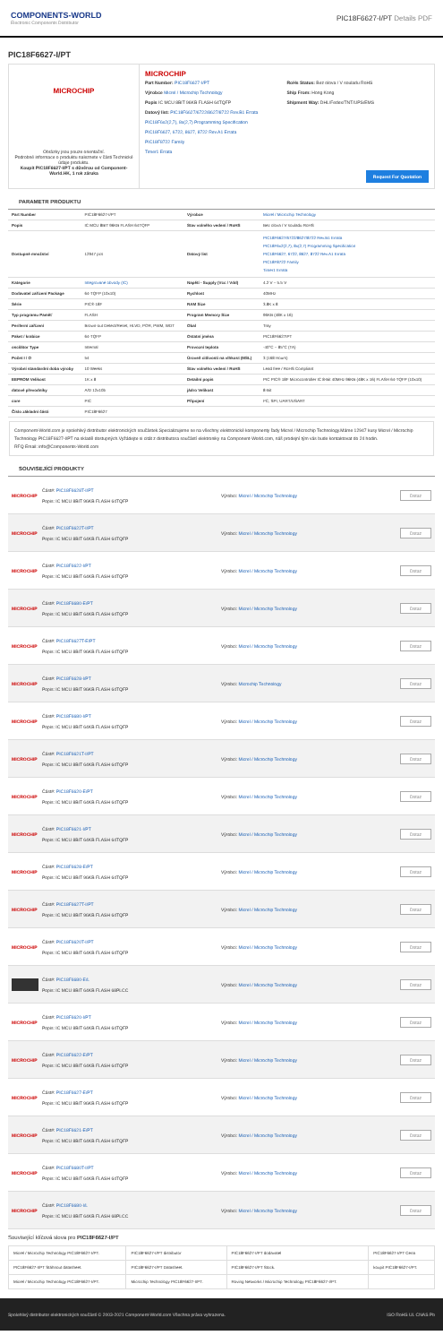COMPONENTS-WORLD
Electronic Components Distributor
PIC18F6627-I/PT Details PDF
PIC18F6627-I/PT
MICROCHIP
Obrázky jsou pouze orientační.
Podrobné informace o produktu naleznete v části Technické údaje produktu.
Koupit PIC18F6627-I/PT s důvěrou od Component-World.HK, 1 rok záruka
MICROCHIP
Part Number: PIC18F6627-I/PT
Výrobce Micrel / Microchip Technology
Popis IC MCU 8BIT 96KB FLASH 64TQFP
Datový list: PIC18F6627/6722/8627/8722 Rev.B1 Errata
PIC18F6x2(2,7), 8x(2,7) Programming Specification
PIC18F6627, 6722, 8627, 8722 Rev.A1 Errata
PIC18F8722 Family
Timer1 Errata
RoHs Status: Bez olova / V souladu RoHS
Ship From: Hong Kong
Shipment Way: DHL/Fedex/TNT/UPS/EMS
Request For Quotation
PARAMETR PRODUKTU
| Part Number | PIC18F6627-I/PT | Výrobce | Micrel / Microchip Technology |
| Popis | IC MCU 8BIT 96KB FLASH 64TQFP | Stav volného vedení / RoHS | Bez olova / V souladu RoHS |
| Dostupné množství | 12947 pcs | Datový list | PIC18F6627/6722/8627/8722 Rev.B1 Errata PIC18F6x2(2,7), 8x(2,7) Programming Specification PIC18F6627, 6722, 8627, 8722 Rev.A1 Errata PIC18F8722 Family Timer1 Errata |
| Kategorie | Integrované obvody (IC) | Napětí - Supply (Vcc / Vdd) | 4.2 V ~ 5.5 V |
| Dodavatel zařízení Package | 64-TQFP (10x10) | Rychlost | 40MHz |
| Série | PIC® 18F | RAM Size | 3.8K x 8 |
| Typ programu Paměť | FLASH | Program Memory Size | 96KB (48K x 16) |
| Periferní zařízení | Brown-out Detect/Reset, HLVD, POR, PWM, WDT | Obal | Tray |
| Paket / krabice | 64-TQFP | Ostatní jména | PIC18F6627IPT |
| oscilátor Type | Internal | Provozní teplota | -40°C ~ 85°C (TA) |
| Počet I / O | 54 | Úroveň citlivosti na vlhkost (MSL) | 3 (168 Hours) |
| Výrobní standardní doba výroby | 10 Weeks | Stav volného vedení / RoHS | Lead free / RoHS Compliant |
| EEPROM Velikost | 1K x 8 | Detailní popis | PIC PIC® 18F Microcontroller IC 8-Bit 40MHz 96KB (48K x 16) FLASH 64-TQFP (10x10) |
| datové převodníky | A/D 12x10b | jádro Velikost | 8-Bit |
| core | PIC | Připojení | I²C, SPI, UART/USART |
| Číslo základní části | PIC18F6627 | | |
Component-World.com je spolehlivý distributor elektronických součástek.Specializujeme se na všechny elektronické komponenty řady Micrel / Microchip Technology.Máme 12947 kusy Micrel / Microchip Technology PIC18F6627-I/PT na skladě dostupných.Vyžádejte si citát z distributora součástí elektroniky na Component-World.com, náš prodejní tým vás bude kontaktovat do 24 hodin.
RFQ Email: info@Components-World.com
SOUVISEJÍCÍ PRODUKTY
MICROCHIP
Část#: PIC18F6628T-I/PT
Popis: IC MCU 8BIT 96KB FLASH 64TQFP
Výrobci: Micrel / Microchip Technology
Dotaz
MICROCHIP
Část#: PIC18F6622T-I/PT
Popis: IC MCU 8BIT 64KB FLASH 64TQFP
Výrobci: Micrel / Microchip Technology
Dotaz
MICROCHIP
Část#: PIC18F6622-I/PT
Popis: IC MCU 8BIT 64KB FLASH 64TQFP
Výrobci: Micrel / Microchip Technology
Dotaz
MICROCHIP
Část#: PIC18F6680-E/PT
Popis: IC MCU 8BIT 64KB FLASH 64TQFP
Výrobci: Micrel / Microchip Technology
Dotaz
MICROCHIP
Část#: PIC18F6627T-E/PT
Popis: IC MCU 8BIT 96KB FLASH 64TQFP
Výrobci: Micrel / Microchip Technology
Dotaz
MICROCHIP
Část#: PIC18F6628-I/PT
Popis: IC MCU 8BIT 96KB FLASH 64TQFP
Výrobci: Microchip Technology Dotaz
MICROCHIP
Část#: PIC18F6680-I/PT
Popis: IC MCU 8BIT 64KB FLASH 64TQFP
Výrobci: Micrel / Microchip Technology
Dotaz
MICROCHIP
Část#: PIC18F6621T-I/PT
Popis: IC MCU 8BIT 64KB FLASH 64TQFP
Výrobci: Micrel / Microchip Technology
Dotaz
MICROCHIP
Část#: PIC18F6620-E/PT
Popis: IC MCU 8BIT 64KB FLASH 64TQFP
Výrobci: Micrel / Microchip Technology
Dotaz
MICROCHIP
Část#: PIC18F6621-I/PT
Popis: IC MCU 8BIT 64KB FLASH 64TQFP
Výrobci: Micrel / Microchip Technology
Dotaz
MICROCHIP
Část#: PIC18F6628-E/PT
Popis: IC MCU 8BIT 96KB FLASH 64TQFP
Výrobci: Micrel / Microchip Technology
Dotaz
MICROCHIP
Část#: PIC18F6627T-I/PT
Popis: IC MCU 8BIT 96KB FLASH 64TQFP
Výrobci: Micrel / Microchip Technology
Dotaz
MICROCHIP
Část#: PIC18F6620T-I/PT
Popis: IC MCU 8BIT 64KB FLASH 64TQFP
Výrobci: Micrel / Microchip Technology
Dotaz
Část#: PIC18F6680-E/L
Popis: IC MCU 8BIT 64KB FLASH 68PLCC
Výrobci: Micrel / Microchip Technology
Dotaz
MICROCHIP
Část#: PIC18F6620-I/PT
Popis: IC MCU 8BIT 64KB FLASH 64TQFP
Výrobci: Micrel / Microchip Technology
Dotaz
MICROCHIP
Část#: PIC18F6622-E/PT
Popis: IC MCU 8BIT 64KB FLASH 64TQFP
Výrobci: Micrel / Microchip Technology
Dotaz
MICROCHIP
Část#: PIC18F6627-E/PT
Popis: IC MCU 8BIT 96KB FLASH 64TQFP
Výrobci: Micrel / Microchip Technology
Dotaz
MICROCHIP
Část#: PIC18F6621-E/PT
Popis: IC MCU 8BIT 64KB FLASH 64TQFP
Výrobci: Micrel / Microchip Technology
Dotaz
MICROCHIP
Část#: PIC18F6680T-I/PT
Popis: IC MCU 8BIT 64KB FLASH 64TQFP
Výrobci: Micrel / Microchip Technology
Dotaz
MICROCHIP
Část#: PIC18F6680-I/L
Popis: IC MCU 8BIT 64KB FLASH 68PLCC
Výrobci: Micrel / Microchip Technology
Dotaz
Související klíčová slova pro PIC18F6627-I/PT
| Micrel / Microchip Technology PIC18F6627-I/PT. | PIC18F6627-I/PT distributor | PIC18F6627-I/PT dodavatel | PIC18F6627-I/PT Cena |
| PIC18F6627-I/PT Stáhnout datasheet. | PIC18F6627-I/PT Datasheet. | PIC18F6627-I/PT Stock. | koupit PIC18F6627-I/PT. |
| Micrel / Microchip Technology PIC18F6627-I/PT. | Microchip Technology PIC18F6627-I/PT. | Roving Networks / Microchip Technology PIC18F6627-I/PT. | |
Spolehlivý distributor elektronických součástí © 2003-2021 Component-World.com Všechna práva vyhrazena. ISO RoHS UL CNAS Pb